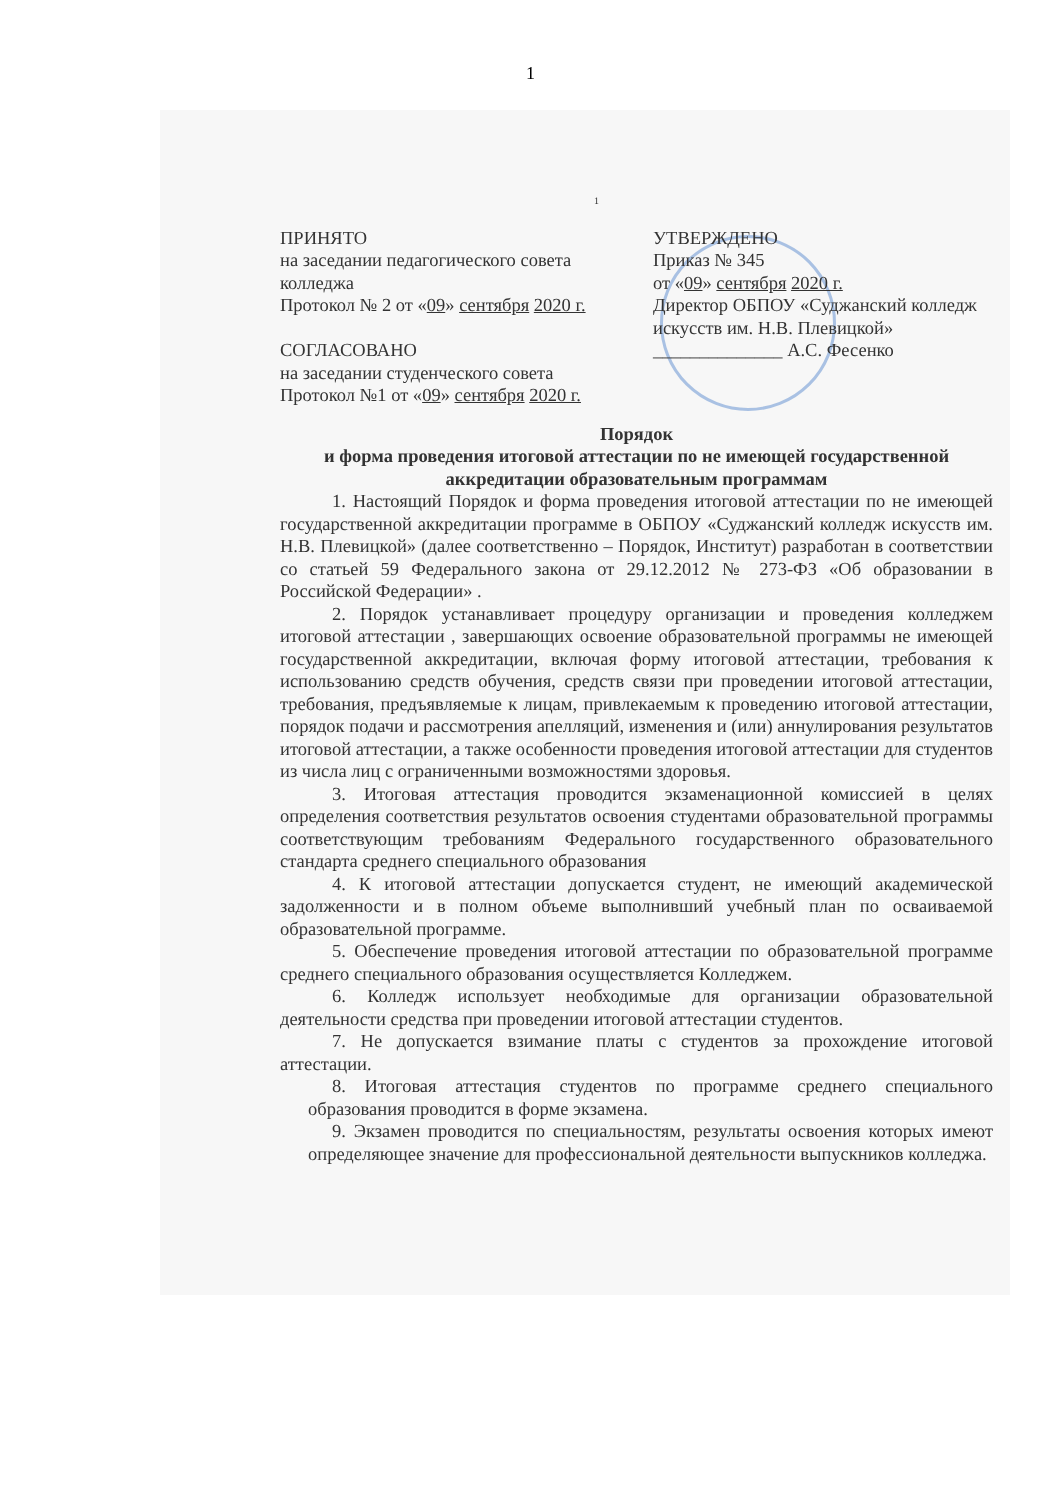1
1
ПРИНЯТО
на заседании педагогического совета колледжа
Протокол № 2 от «09» сентября 2020 г.
СОГЛАСОВАНО
на заседании студенческого совета
Протокол №1 от «09» сентября 2020 г.
УТВЕРЖДЕНО
Приказ № 345
от «09» сентября 2020 г.
Директор ОБПОУ «Суджанский колледж искусств им. Н.В. Плевицкой»
______________ А.С. Фесенко
Порядок
и форма проведения итоговой аттестации по не имеющей государственной аккредитации образовательным программам
1. Настоящий Порядок и форма проведения итоговой аттестации по не имеющей государственной аккредитации программе в ОБПОУ «Суджанский колледж искусств им. Н.В. Плевицкой» (далее соответственно – Порядок, Институт) разработан в соответствии со статьей 59 Федерального закона от 29.12.2012 № 273-ФЗ «Об образовании в Российской Федерации» .
2. Порядок устанавливает процедуру организации и проведения колледжем итоговой аттестации , завершающих освоение образовательной программы не имеющей государственной аккредитации, включая форму итоговой аттестации, требования к использованию средств обучения, средств связи при проведении итоговой аттестации, требования, предъявляемые к лицам, привлекаемым к проведению итоговой аттестации, порядок подачи и рассмотрения апелляций, изменения и (или) аннулирования результатов итоговой аттестации, а также особенности проведения итоговой аттестации для студентов из числа лиц с ограниченными возможностями здоровья.
3. Итоговая аттестация проводится экзаменационной комиссией в целях определения соответствия результатов освоения студентами образовательной программы соответствующим требованиям Федерального государственного образовательного стандарта среднего специального образования
4. К итоговой аттестации допускается студент, не имеющий академической задолженности и в полном объеме выполнивший учебный план по осваиваемой образовательной программе.
5. Обеспечение проведения итоговой аттестации по образовательной программе среднего специального образования осуществляется Колледжем.
6. Колледж использует необходимые для организации образовательной деятельности средства при проведении итоговой аттестации студентов.
7. Не допускается взимание платы с студентов за прохождение итоговой аттестации.
8. Итоговая аттестация студентов по программе среднего специального образования проводится в форме экзамена.
9. Экзамен проводится по специальностям, результаты освоения которых имеют определяющее значение для профессиональной деятельности выпускников колледжа.